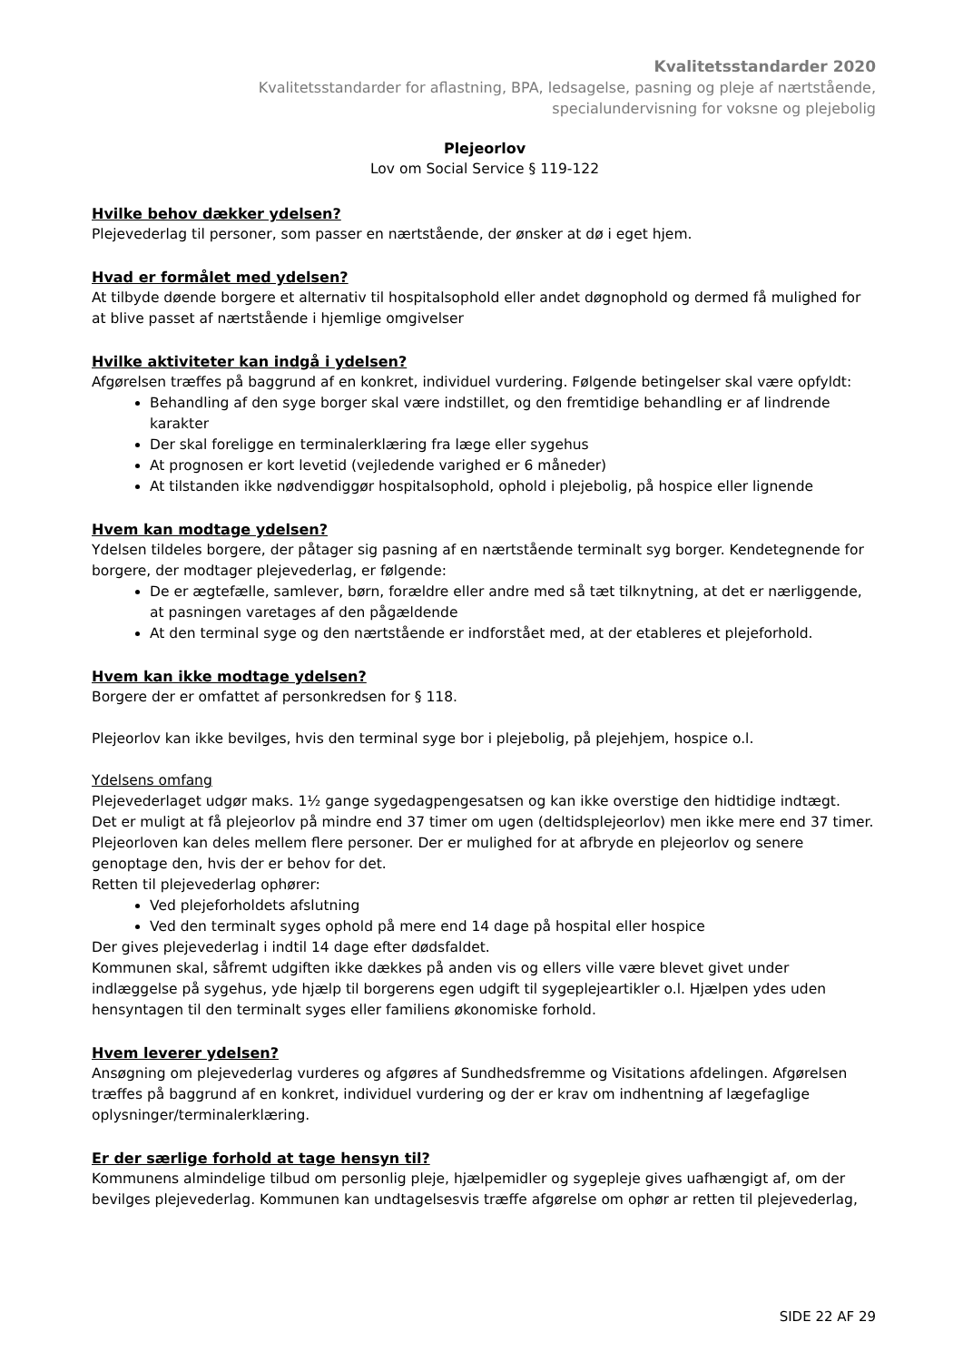Kvalitetsstandarder 2020
Kvalitetsstandarder for aflastning, BPA, ledsagelse, pasning og pleje af nærtstående,
specialundervisning for voksne og plejebolig
Plejeorlov
Lov om Social Service § 119-122
Hvilke behov dækker ydelsen?
Plejevederlag til personer, som passer en nærtstående, der ønsker at dø i eget hjem.
Hvad er formålet med ydelsen?
At tilbyde døende borgere et alternativ til hospitalsophold eller andet døgnophold og dermed få mulighed for at blive passet af nærtstående i hjemlige omgivelser
Hvilke aktiviteter kan indgå i ydelsen?
Afgørelsen træffes på baggrund af en konkret, individuel vurdering. Følgende betingelser skal være opfyldt:
Behandling af den syge borger skal være indstillet, og den fremtidige behandling er af lindrende karakter
Der skal foreligge en terminalerklæring fra læge eller sygehus
At prognosen er kort levetid (vejledende varighed er 6 måneder)
At tilstanden ikke nødvendiggør hospitalsophold, ophold i plejebolig, på hospice eller lignende
Hvem kan modtage ydelsen?
Ydelsen tildeles borgere, der påtager sig pasning af en nærtstående terminalt syg borger. Kendetegnende for borgere, der modtager plejevederlag, er følgende:
De er ægtefælle, samlever, børn, forældre eller andre med så tæt tilknytning, at det er nærliggende, at pasningen varetages af den pågældende
At den terminal syge og den nærtstående er indforstået med, at der etableres et plejeforhold.
Hvem kan ikke modtage ydelsen?
Borgere der er omfattet af personkredsen for § 118.
Plejeorlov kan ikke bevilges, hvis den terminal syge bor i plejebolig, på plejehjem, hospice o.l.
Ydelsens omfang
Plejevederlaget udgør maks. 1½ gange sygedagpengesatsen og kan ikke overstige den hidtidige indtægt.
Det er muligt at få plejeorlov på mindre end 37 timer om ugen (deltidsplejeorlov) men ikke mere end 37 timer.
Plejeorloven kan deles mellem flere personer. Der er mulighed for at afbryde en plejeorlov og senere genoptage den, hvis der er behov for det.
Retten til plejevederlag ophører:
Ved plejeforholdets afslutning
Ved den terminalt syges ophold på mere end 14 dage på hospital eller hospice
Der gives plejevederlag i indtil 14 dage efter dødsfaldet.
Kommunen skal, såfremt udgiften ikke dækkes på anden vis og ellers ville være blevet givet under indlæggelse på sygehus, yde hjælp til borgerens egen udgift til sygeplejeartikler o.l. Hjælpen ydes uden hensyntagen til den terminalt syges eller familiens økonomiske forhold.
Hvem leverer ydelsen?
Ansøgning om plejevederlag vurderes og afgøres af Sundhedsfremme og Visitations afdelingen. Afgørelsen træffes på baggrund af en konkret, individuel vurdering og der er krav om indhentning af lægefaglige oplysninger/terminalerklæring.
Er der særlige forhold at tage hensyn til?
Kommunens almindelige tilbud om personlig pleje, hjælpemidler og sygepleje gives uafhængigt af, om der bevilges plejevederlag. Kommunen kan undtagelsesvis træffe afgørelse om ophør ar retten til plejevederlag,
SIDE 22 AF 29